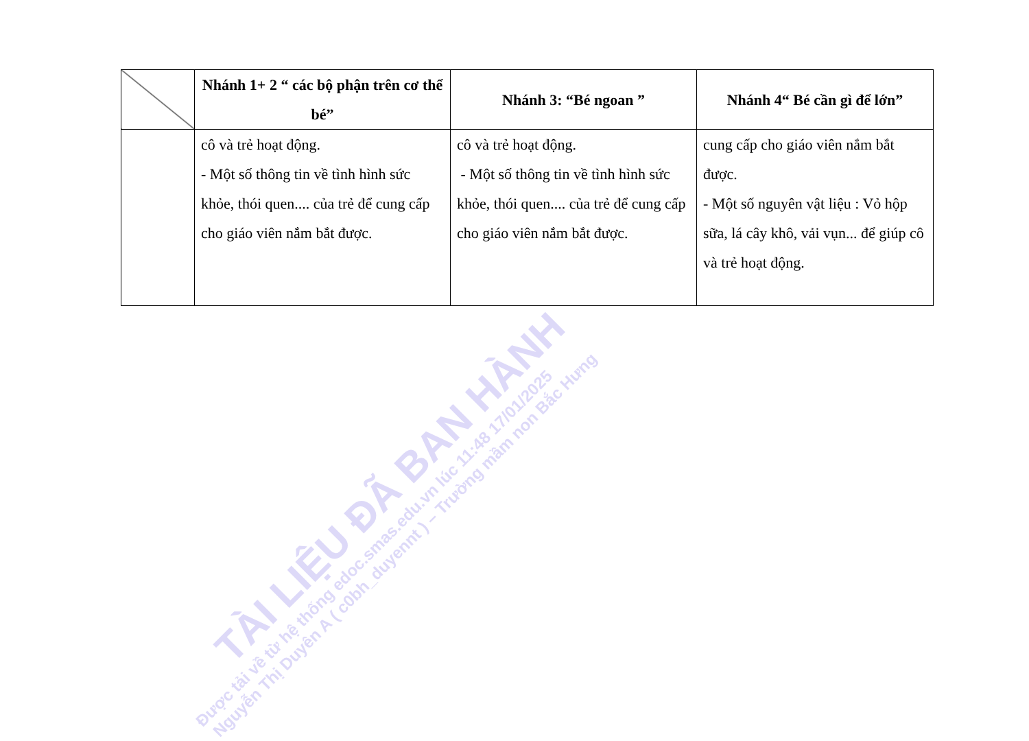| | Nhánh 1+ 2 “ các bộ phận trên cơ thể bé” | Nhánh 3: “Bé ngoan ” | Nhánh 4“ Bé cần gì để lớn” |
| --- | --- | --- | --- |
| | cô và trẻ hoạt động. - Một số thông tin về tình hình sức khỏe, thói quen.... của trẻ để cung cấp cho giáo viên nắm bắt được. | cô và trẻ hoạt động. - Một số thông tin về tình hình sức khỏe, thói quen.... của trẻ để cung cấp cho giáo viên nắm bắt được. | cung cấp cho giáo viên nắm bắt được. - Một số nguyên vật liệu : Vỏ hộp sữa, lá cây khô, vải vụn... để giúp cô và trẻ hoạt động. |
TÀI LIỆU ĐÃ BAN HÀNH
Được tải về từ hệ thống edoc.smas.edu.vn lúc 11:48 17/01/2025
Nguyễn Thị Duyên A ( c0bh_duyennt ) – Trường mầm non Bắc Hưng